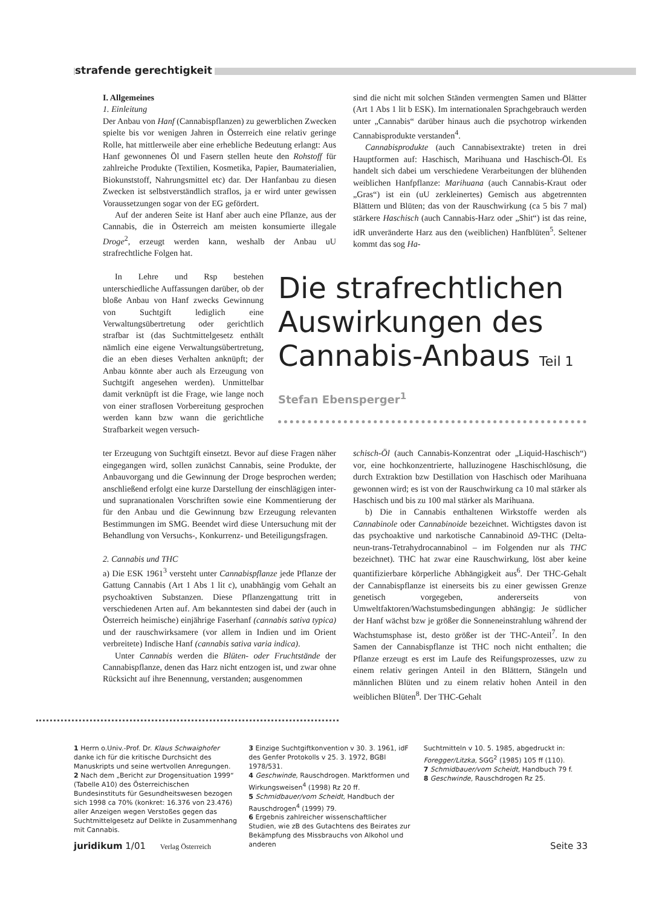strafende gerechtigkeit
I. Allgemeines
1. Einleitung
Der Anbau von Hanf (Cannabispflanzen) zu gewerblichen Zwecken spielte bis vor wenigen Jahren in Österreich eine relativ geringe Rolle, hat mittlerweile aber eine erhebliche Bedeutung erlangt: Aus Hanf gewonnenes Öl und Fasern stellen heute den Rohstoff für zahlreiche Produkte (Textilien, Kosmetika, Papier, Baumaterialien, Biokunststoff, Nahrungsmittel etc) dar. Der Hanfanbau zu diesen Zwecken ist selbstverständlich straflos, ja er wird unter gewissen Voraussetzungen sogar von der EG gefördert.
Auf der anderen Seite ist Hanf aber auch eine Pflanze, aus der Cannabis, die in Österreich am meisten konsumierte illegale Droge<sup>2</sup>, erzeugt werden kann, weshalb der Anbau uU strafrechtliche Folgen hat.
sind die nicht mit solchen Ständen vermengten Samen und Blätter (Art 1 Abs 1 lit b ESK). Im internationalen Sprachgebrauch werden unter „Cannabis“ darüber hinaus auch die psychotrop wirkenden Cannabisprodukte verstanden<sup>4</sup>.
Cannabisprodukte (auch Cannabisextrakte) treten in drei Hauptformen auf: Haschisch, Marihuana und Haschisch-Öl. Es handelt sich dabei um verschiedene Verarbeitungen der blühenden weiblichen Hanfpflanze: Marihuana (auch Cannabis-Kraut oder „Gras“) ist ein (uU zerkleinertes) Gemisch aus abgetrennten Blättern und Blüten; das von der Rauschwirkung (ca 5 bis 7 mal) stärkere Haschisch (auch Cannabis-Harz oder „Shit“) ist das reine, idR unveränderte Harz aus den (weiblichen) Hanfblüten<sup>5</sup>. Seltener kommt das sog Ha-
In Lehre und Rsp bestehen unterschiedliche Auffassungen darüber, ob der bloße Anbau von Hanf zwecks Gewinnung von Suchtgift lediglich eine Verwaltungsübertretung oder gerichtlich strafbar ist (das Suchtmittelgesetz enthält nämlich eine eigene Verwaltungsübertretung, die an eben dieses Verhalten anknüpft; der Anbau könnte aber auch als Erzeugung von Suchtgift angesehen werden). Unmittelbar damit verknüpft ist die Frage, wie lange noch von einer straflosen Vorbereitung gesprochen werden kann bzw wann die gerichtliche Strafbarkeit wegen versuch-
Die strafrechtlichen Auswirkungen des Cannabis-Anbaus Teil 1
Stefan Ebensperger<sup>1</sup>
ter Erzeugung von Suchtgift einsetzt. Bevor auf diese Fragen näher eingegangen wird, sollen zunächst Cannabis, seine Produkte, der Anbauvorgang und die Gewinnung der Droge besprochen werden; anschließend erfolgt eine kurze Darstellung der einschlägigen inter- und supranationalen Vorschriften sowie eine Kommentierung der für den Anbau und die Gewinnung bzw Erzeugung relevanten Bestimmungen im SMG. Beendet wird diese Untersuchung mit der Behandlung von Versuchs-, Konkurrenz- und Beteiligungsfragen.
2. Cannabis und THC
a) Die ESK 1961<sup>3</sup> versteht unter Cannabispflanze jede Pflanze der Gattung Cannabis (Art 1 Abs 1 lit c), unabhängig vom Gehalt an psychoaktiven Substanzen. Diese Pflanzengattung tritt in verschiedenen Arten auf. Am bekanntesten sind dabei der (auch in Österreich heimische) einjährige Faserhanf (cannabis sativa typica) und der rauschwirksamere (vor allem in Indien und im Orient verbreitete) Indische Hanf (cannabis sativa varia indica).
Unter Cannabis werden die Blüten- oder Fruchtstände der Cannabispflanze, denen das Harz nicht entzogen ist, und zwar ohne Rücksicht auf ihre Benennung, verstanden; ausgenommen
schisch-Öl (auch Cannabis-Konzentrat oder „Liquid-Haschisch“) vor, eine hochkonzentrierte, halluzinogene Haschischlösung, die durch Extraktion bzw Destillation von Haschisch oder Marihuana gewonnen wird; es ist von der Rauschwirkung ca 10 mal stärker als Haschisch und bis zu 100 mal stärker als Marihuana.
b) Die in Cannabis enthaltenen Wirkstoffe werden als Cannabinole oder Cannabinoide bezeichnet. Wichtigstes davon ist das psychoaktive und narkotische Cannabinoid Δ9-THC (Delta-neun-trans-Tetrahydrocannabinol – im Folgenden nur als THC bezeichnet). THC hat zwar eine Rauschwirkung, löst aber keine quantifizierbare körperliche Abhängigkeit aus<sup>6</sup>. Der THC-Gehalt der Cannabispflanze ist einerseits bis zu einer gewissen Grenze genetisch vorgegeben, andererseits von Umweltfaktoren/Wachstumsbedingungen abhängig: Je südlicher der Hanf wächst bzw je größer die Sonneneinstrahlung während der Wachstumsphase ist, desto größer ist der THC-Anteil<sup>7</sup>. In den Samen der Cannabispflanze ist THC noch nicht enthalten; die Pflanze erzeugt es erst im Laufe des Reifungsprozesses, uzw zu einem relativ geringen Anteil in den Blättern, Stängeln und männlichen Blüten und zu einem relativ hohen Anteil in den weiblichen Blüten<sup>8</sup>. Der THC-Gehalt
1 Herrn o.Univ.-Prof. Dr. Klaus Schwaighofer danke ich für die kritische Durchsicht des Manuskripts und seine wertvollen Anregungen.
2 Nach dem „Bericht zur Drogensituation 1999“ (Tabelle A10) des Österreichischen Bundesinstituts für Gesundheitswesen bezogen sich 1998 ca 70% (konkret: 16.376 von 23.476) aller Anzeigen wegen Verstoßes gegen das Suchtmittelgesetz auf Delikte in Zusammenhang mit Cannabis.
3 Einzige Suchtgiftkonvention v 30. 3. 1961, idF des Genfer Protokolls v 25. 3. 1972, BGBl 1978/531.
4 Geschwinde, Rauschdrogen. Marktformen und Wirkungsweisen<sup>4</sup> (1998) Rz 20 ff.
5 Schmidbauer/vom Scheidt, Handbuch der Rauschdrogen<sup>4</sup> (1999) 79.
6 Ergebnis zahlreicher wissenschaftlicher Studien, wie zB des Gutachtens des Beirates zur Bekämpfung des Missbrauchs von Alkohol und anderen
Suchtmitteln v 10. 5. 1985, abgedruckt in: Foregger/Litzka, SGG<sup>2</sup> (1985) 105 ff (110).
7 Schmidbauer/vom Scheidt, Handbuch 79 f.
8 Geschwinde, Rauschdrogen Rz 25.
juridikum 1/01 Verlag Österreich Seite 33